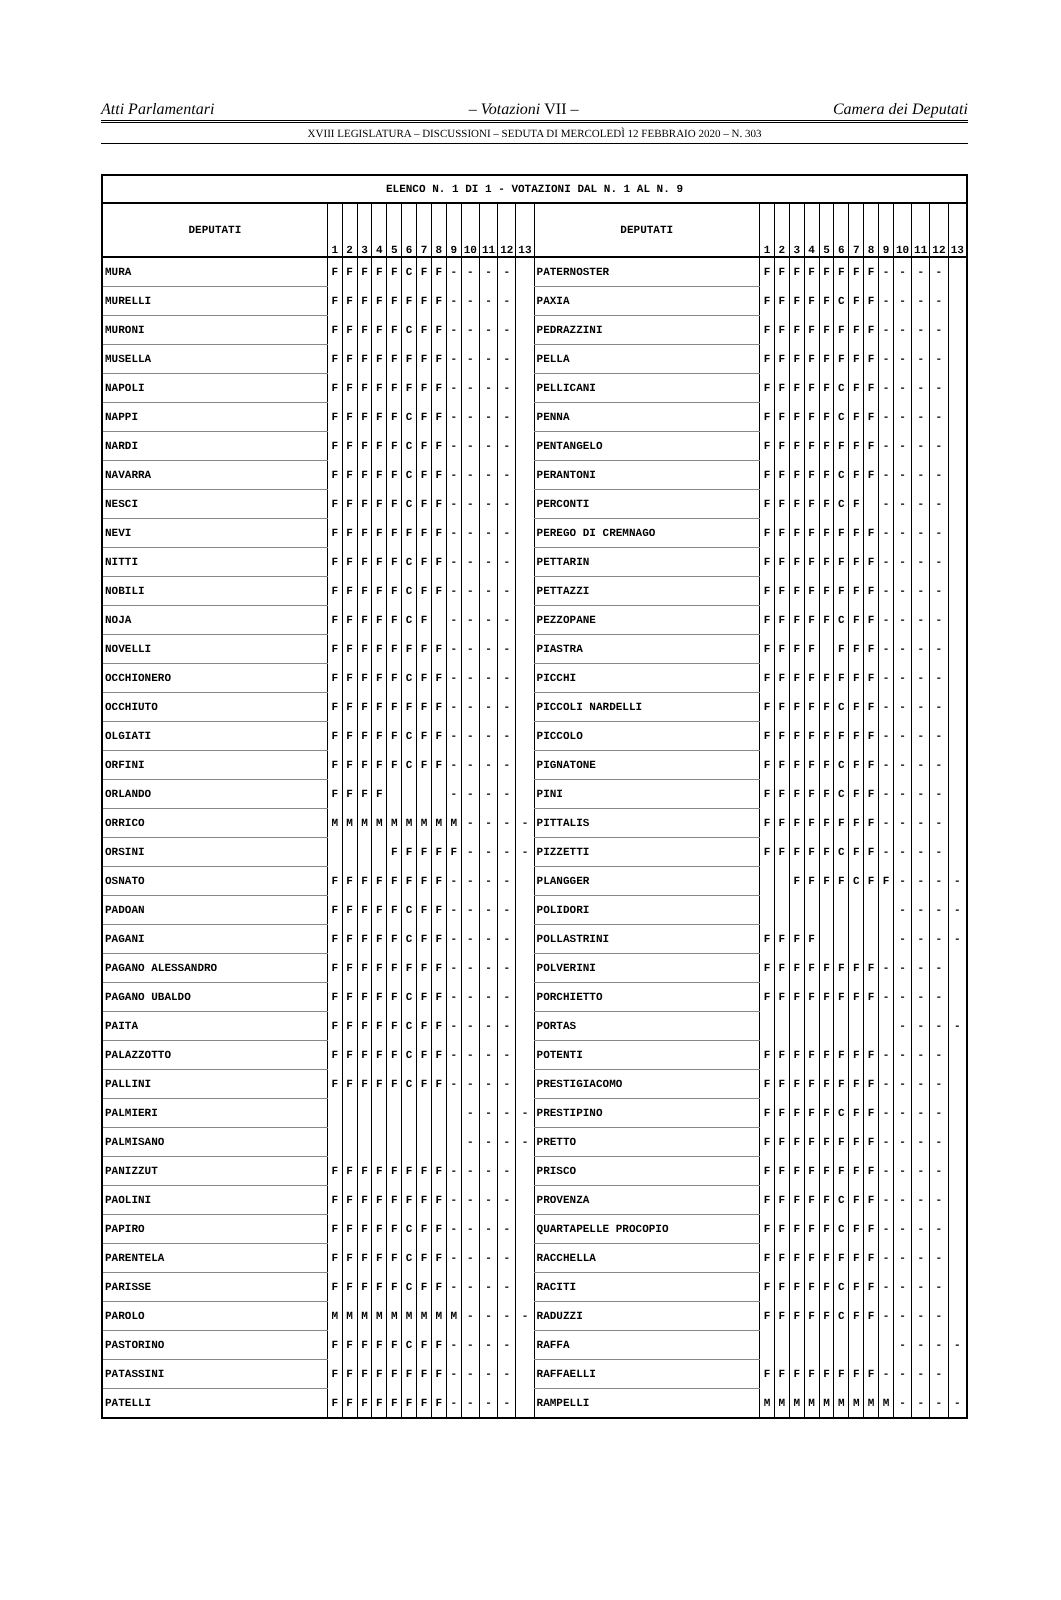Atti Parlamentari – Votazioni VII – Camera dei Deputati
XVIII LEGISLATURA – DISCUSSIONI – SEDUTA DI MERCOLEDÌ 12 FEBBRAIO 2020 – N. 303
| ELENCO N. 1 DI 1 - VOTAZIONI DAL N. 1 AL N. 9 | | | | | | | | | | | | | | | | | | | | | | | | | | | |
| --- | --- | --- | --- | --- | --- | --- | --- | --- | --- | --- | --- | --- | --- | --- | --- | --- | --- | --- | --- | --- | --- | --- | --- | --- | --- | --- | --- |
| DEPUTATI | 1 | 2 | 3 | 4 | 5 | 6 | 7 | 8 | 9 | 10 | 11 | 12 | 13 | DEPUTATI | 1 | 2 | 3 | 4 | 5 | 6 | 7 | 8 | 9 | 10 | 11 | 12 | 13 |
| MURA | F | F | F | F | F | C | F | F | - | - | - | - | | PATERNOSTER | F | F | F | F | F | F | F | F | - | - | - | - | |
| MURELLI | F | F | F | F | F | F | F | F | - | - | - | - | | PAXIA | F | F | F | F | F | C | F | F | - | - | - | - | |
| MURONI | F | F | F | F | F | C | F | F | - | - | - | - | | PEDRAZZINI | F | F | F | F | F | F | F | F | - | - | - | - | |
| MUSELLA | F | F | F | F | F | F | F | F | - | - | - | - | | PELLA | F | F | F | F | F | F | F | F | - | - | - | - | |
| NAPOLI | F | F | F | F | F | F | F | F | - | - | - | - | | PELLICANI | F | F | F | F | F | C | F | F | - | - | - | - | |
| NAPPI | F | F | F | F | F | C | F | F | - | - | - | - | | PENNA | F | F | F | F | F | C | F | F | - | - | - | - | |
| NARDI | F | F | F | F | F | C | F | F | - | - | - | - | | PENTANGELO | F | F | F | F | F | F | F | F | - | - | - | - | |
| NAVARRA | F | F | F | F | F | C | F | F | - | - | - | - | | PERANTONI | F | F | F | F | F | C | F | F | - | - | - | - | |
| NESCI | F | F | F | F | F | C | F | F | - | - | - | - | | PERCONTI | F | F | F | F | F | C | F | | - | - | - | - | |
| NEVI | F | F | F | F | F | F | F | F | - | - | - | - | | PEREGO DI CREMNAGO | F | F | F | F | F | F | F | F | - | - | - | - | |
| NITTI | F | F | F | F | F | C | F | F | - | - | - | - | | PETTARIN | F | F | F | F | F | F | F | F | - | - | - | - | |
| NOBILI | F | F | F | F | F | C | F | F | - | - | - | - | | PETTAZZI | F | F | F | F | F | F | F | F | - | - | - | - | |
| NOJA | F | F | F | F | F | C | F | | - | - | - | - | | PEZZOPANE | F | F | F | F | F | C | F | F | - | - | - | - | |
| NOVELLI | F | F | F | F | F | F | F | F | - | - | - | - | | PIASTRA | F | F | F | F | | F | F | F | - | - | - | - | |
| OCCHIONERO | F | F | F | F | F | C | F | F | - | - | - | - | | PICCHI | F | F | F | F | F | F | F | F | - | - | - | - | |
| OCCHIUTO | F | F | F | F | F | F | F | F | - | - | - | - | | PICCOLI NARDELLI | F | F | F | F | F | C | F | F | - | - | - | - | |
| OLGIATI | F | F | F | F | F | C | F | F | - | - | - | - | | PICCOLO | F | F | F | F | F | F | F | F | - | - | - | - | |
| ORFINI | F | F | F | F | F | C | F | F | - | - | - | - | | PIGNATONE | F | F | F | F | F | C | F | F | - | - | - | - | |
| ORLANDO | F | F | F | F | | | | | - | - | - | - | | PINI | F | F | F | F | F | C | F | F | - | - | - | - | |
| ORRICO | M | M | M | M | M | M | M | M | M | - | - | - | - | PITTALIS | F | F | F | F | F | F | F | F | - | - | - | - | |
| ORSINI | | | | | F | F | F | F | F | - | - | - | - | PIZZETTI | F | F | F | F | F | C | F | F | - | - | - | - | |
| OSNATO | F | F | F | F | F | F | F | F | - | - | - | - | | PLANGGER | | | F | F | F | F | C | F | F | - | - | - | - |
| PADOAN | F | F | F | F | F | C | F | F | - | - | - | - | | POLIDORI | | | | | | | | | | - | - | - | - |
| PAGANI | F | F | F | F | F | C | F | F | - | - | - | - | | POLLASTRINI | F | F | F | F | | | | | | - | - | - | - |
| PAGANO ALESSANDRO | F | F | F | F | F | F | F | F | - | - | - | - | | POLVERINI | F | F | F | F | F | F | F | F | - | - | - | - | |
| PAGANO UBALDO | F | F | F | F | F | C | F | F | - | - | - | - | | PORCHIETTO | F | F | F | F | F | F | F | F | - | - | - | - | |
| PAITA | F | F | F | F | F | C | F | F | - | - | - | - | | PORTAS | | | | | | | | | | - | - | - | - |
| PALAZZOTTO | F | F | F | F | F | C | F | F | - | - | - | - | | POTENTI | F | F | F | F | F | F | F | F | - | - | - | - | |
| PALLINI | F | F | F | F | F | C | F | F | - | - | - | - | | PRESTIGIACOMO | F | F | F | F | F | F | F | F | - | - | - | - | |
| PALMIERI | | | | | | | | | | - | - | - | - | PRESTIPINO | F | F | F | F | F | C | F | F | - | - | - | - | |
| PALMISANO | | | | | | | | | | - | - | - | - | PRETTO | F | F | F | F | F | F | F | F | - | - | - | - | |
| PANIZZUT | F | F | F | F | F | F | F | F | - | - | - | - | | PRISCO | F | F | F | F | F | F | F | F | - | - | - | - | |
| PAOLINI | F | F | F | F | F | F | F | F | - | - | - | - | | PROVENZA | F | F | F | F | F | C | F | F | - | - | - | - | |
| PAPIRO | F | F | F | F | F | C | F | F | - | - | - | - | | QUARTAPELLE PROCOPIO | F | F | F | F | F | C | F | F | - | - | - | - | |
| PARENTELA | F | F | F | F | F | C | F | F | - | - | - | - | | RACCHELLA | F | F | F | F | F | F | F | F | - | - | - | - | |
| PARISSE | F | F | F | F | F | C | F | F | - | - | - | - | | RACITI | F | F | F | F | F | C | F | F | - | - | - | - | |
| PAROLO | M | M | M | M | M | M | M | M | M | - | - | - | - | RADUZZI | F | F | F | F | F | C | F | F | - | - | - | - | |
| PASTORINO | F | F | F | F | F | C | F | F | - | - | - | - | | RAFFA | | | | | | | | | | - | - | - | - |
| PATASSINI | F | F | F | F | F | F | F | F | - | - | - | - | | RAFFAELLI | F | F | F | F | F | F | F | F | - | - | - | - | |
| PATELLI | F | F | F | F | F | F | F | F | - | - | - | - | | RAMPELLI | M | M | M | M | M | M | M | M | M | - | - | - | - |